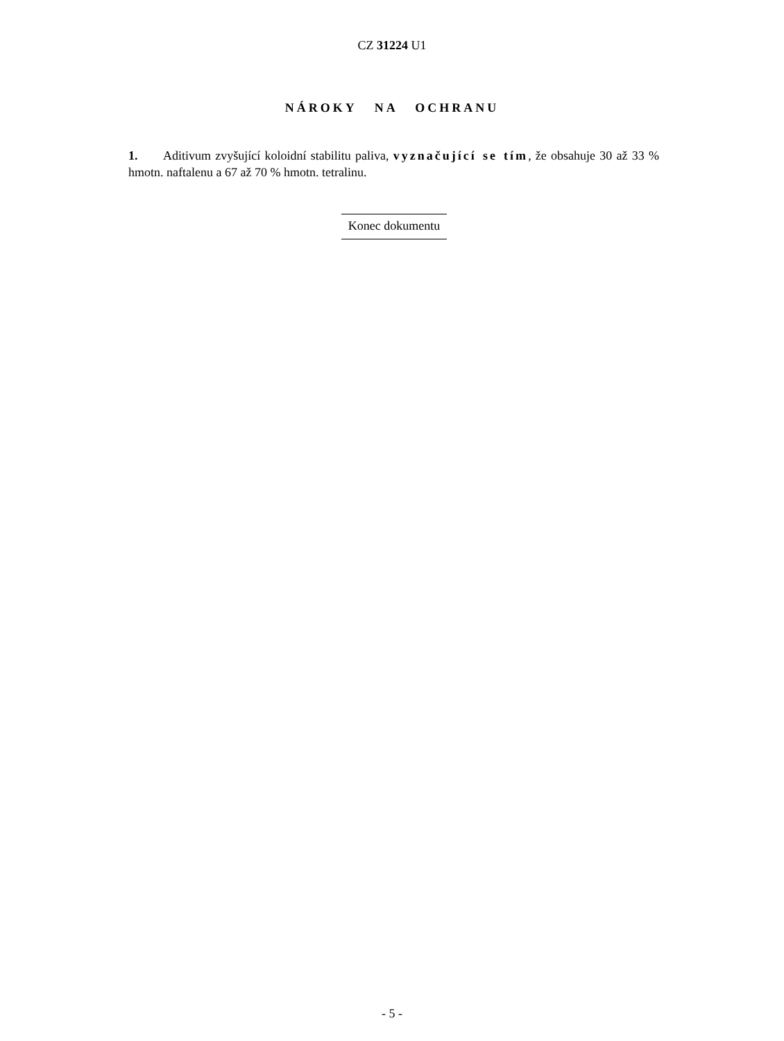CZ 31224 U1
NÁROKY NA OCHRANU
1. Aditivum zvyšující koloidní stabilitu paliva, vyznačující se tím, že obsahuje 30 až 33 % hmotn. naftalenu a 67 až 70 % hmotn. tetralinu.
Konec dokumentu
- 5 -